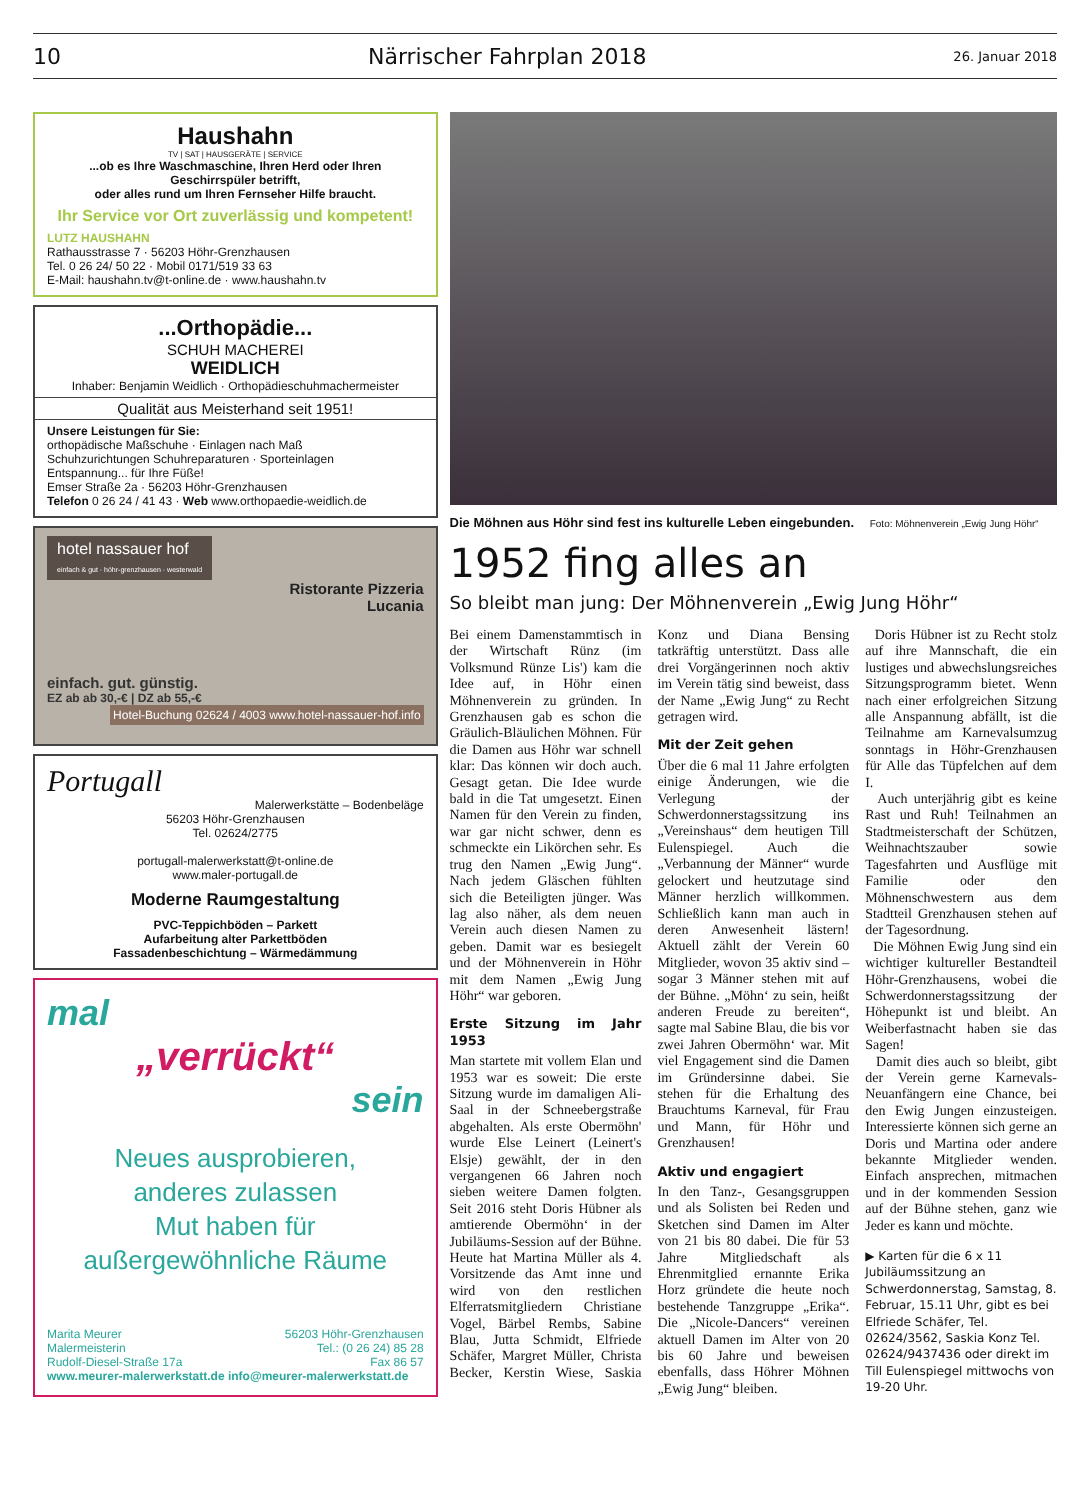10 Närrischer Fahrplan 2018 26. Januar 2018
Haushahn
TV | SAT | HAUSGERÄTE | SERVICE
...ob es Ihre Waschmaschine, Ihren Herd oder Ihren Geschirrspüler betrifft,
oder alles rund um Ihren Fernseher Hilfe braucht.
Ihr Service vor Ort zuverlässig und kompetent!
LUTZ HAUSHAHN
Rathausstrasse 7 · 56203 Höhr-Grenzhausen
Tel. 0 26 24/ 50 22 · Mobil 0171/519 33 63
E-Mail: haushahn.tv@t-online.de · www.haushahn.tv
...Orthopädie...
SCHUH MACHEREI
WEIDLICH
Inhaber: Benjamin Weidlich · Orthopädieschuhmachermeister
Qualität aus Meisterhand seit 1951!
Unsere Leistungen für Sie:
orthopädische Maßschuhe · Einlagen nach Maß
Schuhzurichtungen Schuhreparaturen · Sporteinlagen
Entspannung... für Ihre Füße!
Emser Straße 2a · 56203 Höhr-Grenzhausen
Telefon 0 26 24 / 41 43 · Web www.orthopaedie-weidlich.de
hotel nassauer hof
einfach & gut · höhr-grenzhausen · westerwald
Ristorante Pizzeria
Lucania
einfach. gut. günstig.
EZ ab ab 30,-€ | DZ ab 55,-€ Hotel-Buchung 02624 / 4003 www.hotel-nassauer-hof.info
Portugall
Malerwerkstätte – Bodenbeläge
56203 Höhr-Grenzhausen
Tel. 02624/2775
portugall-malerwerkstatt@t-online.de
www.maler-portugall.de
Moderne Raumgestaltung
PVC-Teppichböden – Parkett
Aufarbeitung alter Parkettböden
Fassadenbeschichtung – Wärmedämmung
mal
„verrückt“
sein
Neues ausprobieren,
anderes zulassen
Mut haben für
außergewöhnliche Räume
Marita Meurer
Malermeisterin
Rudolf-Diesel-Straße 17a
56203 Höhr-Grenzhausen
Tel.: (0 26 24) 85 28
Fax 86 57
www.meurer-malerwerkstatt.de info@meurer-malerwerkstatt.de
Die Möhnen aus Höhr sind fest ins kulturelle Leben eingebunden. Foto: Möhnenverein „Ewig Jung Höhr“
1952 fing alles an
So bleibt man jung: Der Möhnenverein „Ewig Jung Höhr“
Bei einem Damenstammtisch in der Wirtschaft Rünz (im Volksmund Rünze Lis') kam die Idee auf, in Höhr einen Möhnenverein zu gründen. In Grenzhausen gab es schon die Gräulich-Bläulichen Möhnen. Für die Damen aus Höhr war schnell klar: Das können wir doch auch. Gesagt getan. Die Idee wurde bald in die Tat umgesetzt. Einen Namen für den Verein zu finden, war gar nicht schwer, denn es schmeckte ein Likörchen sehr. Es trug den Namen „Ewig Jung“. Nach jedem Gläschen fühlten sich die Beteiligten jünger. Was lag also näher, als dem neuen Verein auch diesen Namen zu geben. Damit war es besiegelt und der Möhnenverein in Höhr mit dem Namen „Ewig Jung Höhr“ war geboren.
Erste Sitzung im Jahr 1953
Man startete mit vollem Elan und 1953 war es soweit: Die erste Sitzung wurde im damaligen Ali-Saal in der Schneebergstraße abgehalten. Als erste Obermöhn' wurde Else Leinert (Leinert's Elsje) gewählt, der in den vergangenen 66 Jahren noch sieben weitere Damen folgten. Seit 2016 steht Doris Hübner als amtierende Obermöhn‘ in der Jubiläums-Session auf der Bühne. Heute hat Martina Müller als 4. Vorsitzende das Amt inne und wird von den restlichen Elferratsmitgliedern Christiane Vogel, Bärbel Rembs, Sabine Blau, Jutta Schmidt, Elfriede Schäfer, Margret Müller, Christa Becker, Kerstin Wiese, Saskia Konz und Diana Bensing tatkräftig unterstützt. Dass alle drei Vorgängerinnen noch aktiv im Verein tätig sind beweist, dass der Name „Ewig Jung“ zu Recht getragen wird.
Mit der Zeit gehen
Über die 6 mal 11 Jahre erfolgten einige Änderungen, wie die Verlegung der Schwerdonnerstagssitzung ins „Vereinshaus“ dem heutigen Till Eulenspiegel. Auch die „Verbannung der Männer“ wurde gelockert und heutzutage sind Männer herzlich willkommen. Schließlich kann man auch in deren Anwesenheit lästern! Aktuell zählt der Verein 60 Mitglieder, wovon 35 aktiv sind – sogar 3 Männer stehen mit auf der Bühne. „Möhn‘ zu sein, heißt anderen Freude zu bereiten“, sagte mal Sabine Blau, die bis vor zwei Jahren Obermöhn‘ war. Mit viel Engagement sind die Damen im Gründersinne dabei. Sie stehen für die Erhaltung des Brauchtums Karneval, für Frau und Mann, für Höhr und Grenzhausen!
Aktiv und engagiert
In den Tanz-, Gesangsgruppen und als Solisten bei Reden und Sketchen sind Damen im Alter von 21 bis 80 dabei. Die für 53 Jahre Mitgliedschaft als Ehrenmitglied ernannte Erika Horz gründete die heute noch bestehende Tanzgruppe „Erika“. Die „Nicole-Dancers“ vereinen aktuell Damen im Alter von 20 bis 60 Jahre und beweisen ebenfalls, dass Höhrer Möhnen „Ewig Jung“ bleiben.
Doris Hübner ist zu Recht stolz auf ihre Mannschaft, die ein lustiges und abwechslungsreiches Sitzungsprogramm bietet. Wenn nach einer erfolgreichen Sitzung alle Anspannung abfällt, ist die Teilnahme am Karnevalsumzug sonntags in Höhr-Grenzhausen für Alle das Tüpfelchen auf dem I.
Auch unterjährig gibt es keine Rast und Ruh! Teilnahmen an Stadtmeisterschaft der Schützen, Weihnachtszauber sowie Tagesfahrten und Ausflüge mit Familie oder den Möhnenschwestern aus dem Stadtteil Grenzhausen stehen auf der Tagesordnung.
Die Möhnen Ewig Jung sind ein wichtiger kultureller Bestandteil Höhr-Grenzhausens, wobei die Schwerdonnerstagssitzung der Höhepunkt ist und bleibt. An Weiberfastnacht haben sie das Sagen!
Damit dies auch so bleibt, gibt der Verein gerne Karnevals-Neuanfängern eine Chance, bei den Ewig Jungen einzusteigen. Interessierte können sich gerne an Doris und Martina oder andere bekannte Mitglieder wenden. Einfach ansprechen, mitmachen und in der kommenden Session auf der Bühne stehen, ganz wie Jeder es kann und möchte.
▶ Karten für die 6 x 11 Jubiläumssitzung an Schwerdonnerstag, Samstag, 8. Februar, 15.11 Uhr, gibt es bei Elfriede Schäfer, Tel. 02624/3562, Saskia Konz Tel. 02624/9437436 oder direkt im Till Eulenspiegel mittwochs von 19-20 Uhr.